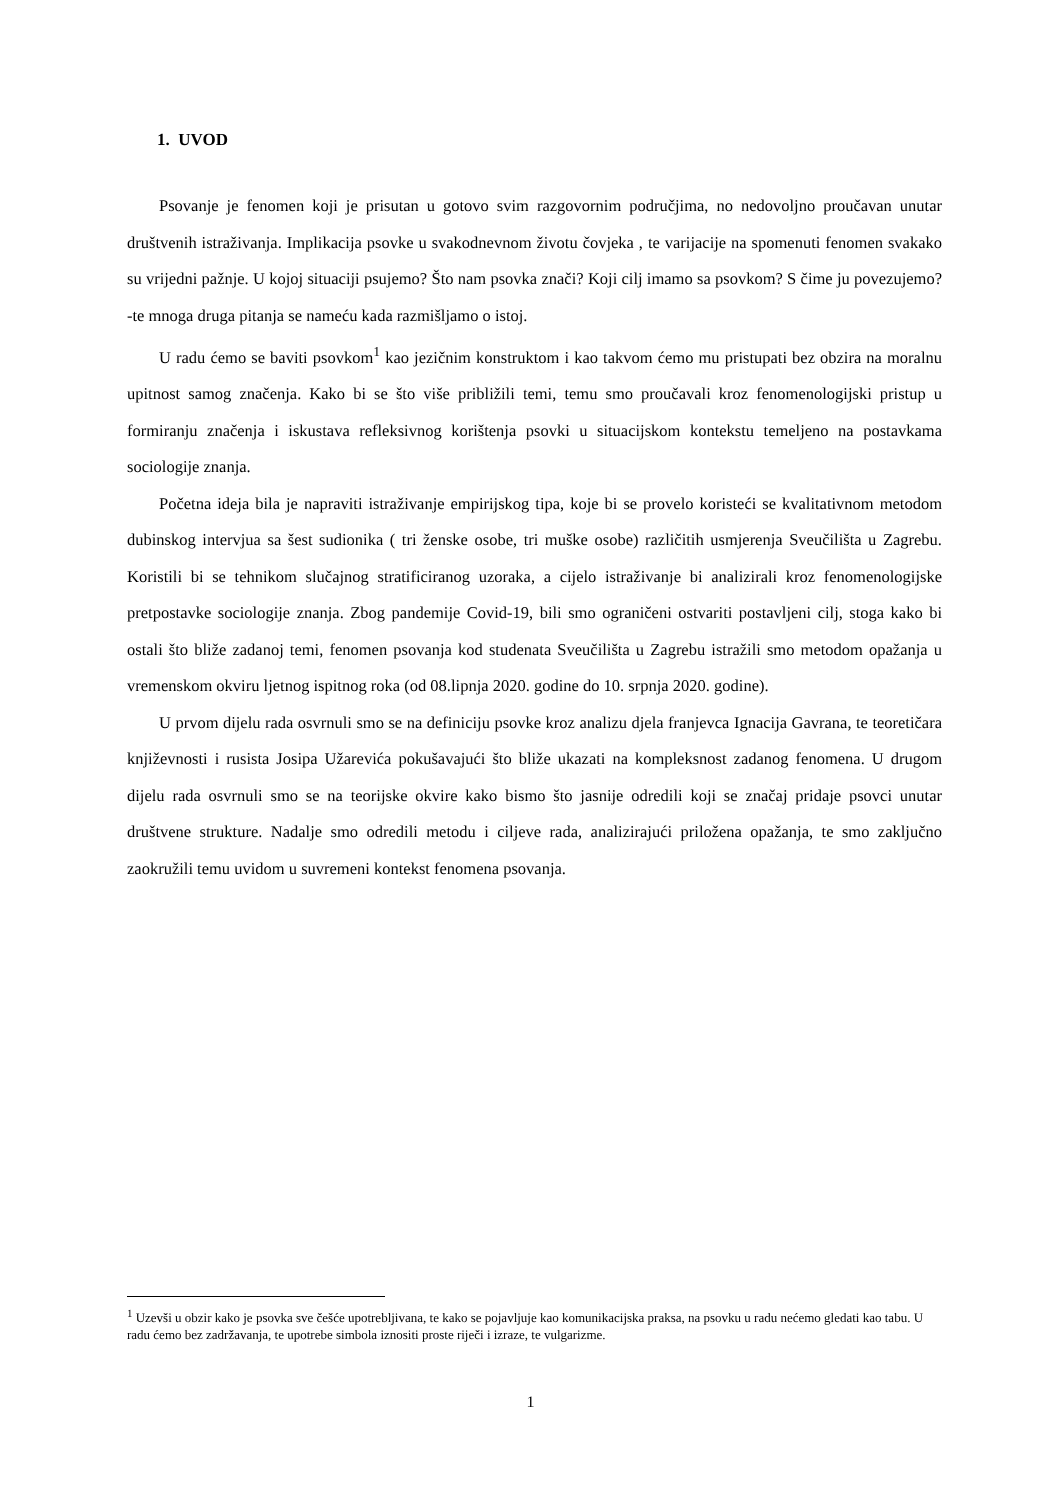1. UVOD
Psovanje je fenomen koji je prisutan u gotovo svim razgovornim područjima, no nedovoljno proučavan unutar društvenih istraživanja. Implikacija psovke u svakodnevnom životu čovjeka , te varijacije na spomenuti fenomen svakako su vrijedni pažnje. U kojoj situaciji psujemo? Što nam psovka znači? Koji cilj imamo sa psovkom? S čime ju povezujemo? -te mnoga druga pitanja se nameću kada razmišljamo o istoj.
U radu ćemo se baviti psovkom<sup>1</sup> kao jezičnim konstruktom i kao takvom ćemo mu pristupati bez obzira na moralnu upitnost samog značenja. Kako bi se što više približili temi, temu smo proučavali kroz fenomenologijski pristup u formiranju značenja i iskustava refleksivnog korištenja psovki u situacijskom kontekstu temeljeno na postavkama sociologije znanja.
Početna ideja bila je napraviti istraživanje empirijskog tipa, koje bi se provelo koristeći se kvalitativnom metodom dubinskog intervjua sa šest sudionika ( tri ženske osobe, tri muške osobe) različitih usmjerenja Sveučilišta u Zagrebu. Koristili bi se tehnikom slučajnog stratificiranog uzoraka, a cijelo istraživanje bi analizirali kroz fenomenologijske pretpostavke sociologije znanja. Zbog pandemije Covid-19, bili smo ograničeni ostvariti postavljeni cilj, stoga kako bi ostali što bliže zadanoj temi, fenomen psovanja kod studenata Sveučilišta u Zagrebu istražili smo metodom opažanja u vremenskom okviru ljetnog ispitnog roka (od 08.lipnja 2020. godine do 10. srpnja 2020. godine).
U prvom dijelu rada osvrnuli smo se na definiciju psovke kroz analizu djela franjevca Ignacija Gavrana, te teoretičara književnosti i rusista Josipa Užarevića pokušavajući što bliže ukazati na kompleksnost zadanog fenomena. U drugom dijelu rada osvrnuli smo se na teorijske okvire kako bismo što jasnije odredili koji se značaj pridaje psovci unutar društvene strukture. Nadalje smo odredili metodu i ciljeve rada, analizirajući priložena opažanja, te smo zaključno zaokružili temu uvidom u suvremeni kontekst fenomena psovanja.
<sup>1</sup> Uzevši u obzir kako je psovka sve češće upotrebljivana, te kako se pojavljuje kao komunikacijska praksa, na psovku u radu nećemo gledati kao tabu. U radu ćemo bez zadržavanja, te upotrebe simbola iznositi proste riječi i izraze, te vulgarizme.
1